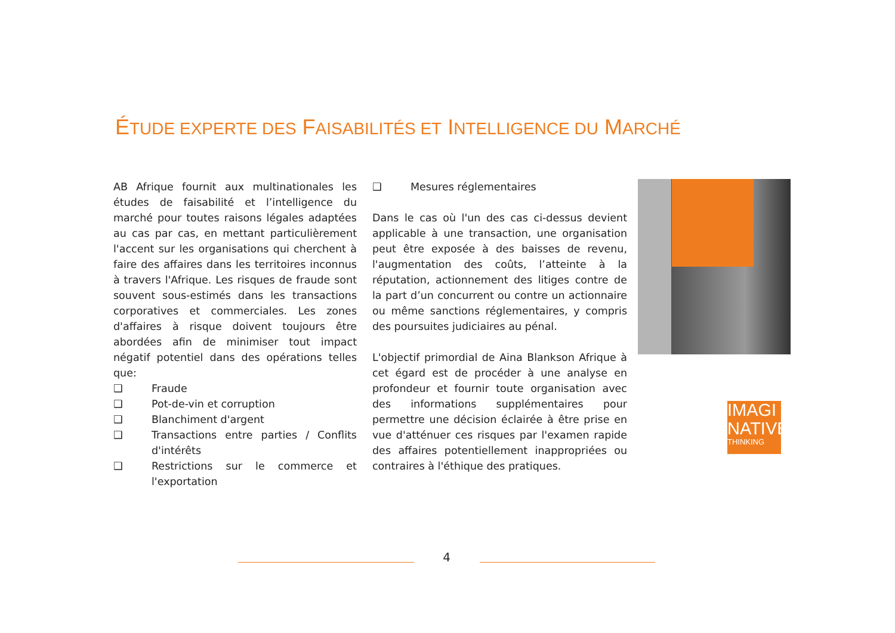ÉTUDE EXPERTE DES FAISABILITÉS ET INTELLIGENCE DU MARCHÉ
AB Afrique fournit aux multinationales les études de faisabilité et l’intelligence du marché pour toutes raisons légales adaptées au cas par cas, en mettant particulièrement l'accent sur les organisations qui cherchent à faire des affaires dans les territoires inconnus à travers l'Afrique. Les risques de fraude sont souvent sous-estimés dans les transactions corporatives et commerciales. Les zones d'affaires à risque doivent toujours être abordées afin de minimiser tout impact négatif potentiel dans des opérations telles que:
❑ Fraude
❑ Pot-de-vin et corruption
❑ Blanchiment d'argent
❑ Transactions entre parties / Conflits d'intérêts
❑ Restrictions sur le commerce et l'exportation
❑ Mesures réglementaires
Dans le cas où l'un des cas ci-dessus devient applicable à une transaction, une organisation peut être exposée à des baisses de revenu, l'augmentation des coûts, l’atteinte à la réputation, actionnement des litiges contre de la part d’un concurrent ou contre un actionnaire ou même sanctions réglementaires, y compris des poursuites judiciaires au pénal.
L'objectif primordial de Aina Blankson Afrique à cet égard est de procéder à une analyse en profondeur et fournir toute organisation avec des informations supplémentaires pour permettre une décision éclairée à être prise en vue d'atténuer ces risques par l'examen rapide des affaires potentiellement inappropriées ou contraires à l'éthique des pratiques.
IMAGI
NATIVE
THINKING
4